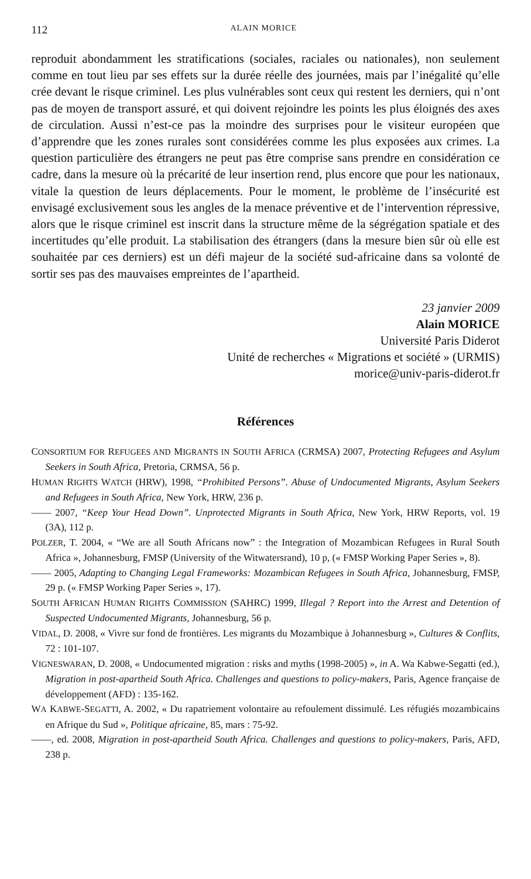112 ALAIN MORICE
reproduit abondamment les stratifications (sociales, raciales ou nationales), non seulement comme en tout lieu par ses effets sur la durée réelle des journées, mais par l’inégalité qu’elle crée devant le risque criminel. Les plus vulnérables sont ceux qui restent les derniers, qui n’ont pas de moyen de transport assuré, et qui doivent rejoindre les points les plus éloignés des axes de circulation. Aussi n’est-ce pas la moindre des surprises pour le visiteur européen que d’apprendre que les zones rurales sont considérées comme les plus exposées aux crimes. La question particulière des étrangers ne peut pas être comprise sans prendre en considération ce cadre, dans la mesure où la précarité de leur insertion rend, plus encore que pour les nationaux, vitale la question de leurs déplacements. Pour le moment, le problème de l’insécurité est envisagé exclusivement sous les angles de la menace préventive et de l’intervention répressive, alors que le risque criminel est inscrit dans la structure même de la ségrégation spatiale et des incertitudes qu’elle produit. La stabilisation des étrangers (dans la mesure bien sûr où elle est souhaitée par ces derniers) est un défi majeur de la société sud-africaine dans sa volonté de sortir ses pas des mauvaises empreintes de l’apartheid.
23 janvier 2009
Alain MORICE
Université Paris Diderot
Unité de recherches « Migrations et société » (URMIS)
morice@univ-paris-diderot.fr
Références
CONSORTIUM FOR REFUGEES AND MIGRANTS IN SOUTH AFRICA (CRMSA) 2007, Protecting Refugees and Asylum Seekers in South Africa, Pretoria, CRMSA, 56 p.
HUMAN RIGHTS WATCH (HRW), 1998, “Prohibited Persons”. Abuse of Undocumented Migrants, Asylum Seekers and Refugees in South Africa, New York, HRW, 236 p.
—— 2007, “Keep Your Head Down”. Unprotected Migrants in South Africa, New York, HRW Reports, vol. 19 (3A), 112 p.
POLZER, T. 2004, « “We are all South Africans now” : the Integration of Mozambican Refugees in Rural South Africa », Johannesburg, FMSP (University of the Witwatersrand), 10 p, (« FMSP Working Paper Series », 8).
—— 2005, Adapting to Changing Legal Frameworks: Mozambican Refugees in South Africa, Johannesburg, FMSP, 29 p. (« FMSP Working Paper Series », 17).
SOUTH AFRICAN HUMAN RIGHTS COMMISSION (SAHRC) 1999, Illegal ? Report into the Arrest and Detention of Suspected Undocumented Migrants, Johannesburg, 56 p.
VIDAL, D. 2008, « Vivre sur fond de frontières. Les migrants du Mozambique à Johannesburg », Cultures & Conflits, 72 : 101-107.
VIGNESWARAN, D. 2008, « Undocumented migration : risks and myths (1998-2005) », in A. Wa Kabwe-Segatti (ed.), Migration in post-apartheid South Africa. Challenges and questions to policy-makers, Paris, Agence française de développement (AFD) : 135-162.
WA KABWE-SEGATTI, A. 2002, « Du rapatriement volontaire au refoulement dissimulé. Les réfugiés mozambicains en Afrique du Sud », Politique africaine, 85, mars : 75-92.
——, ed. 2008, Migration in post-apartheid South Africa. Challenges and questions to policy-makers, Paris, AFD, 238 p.